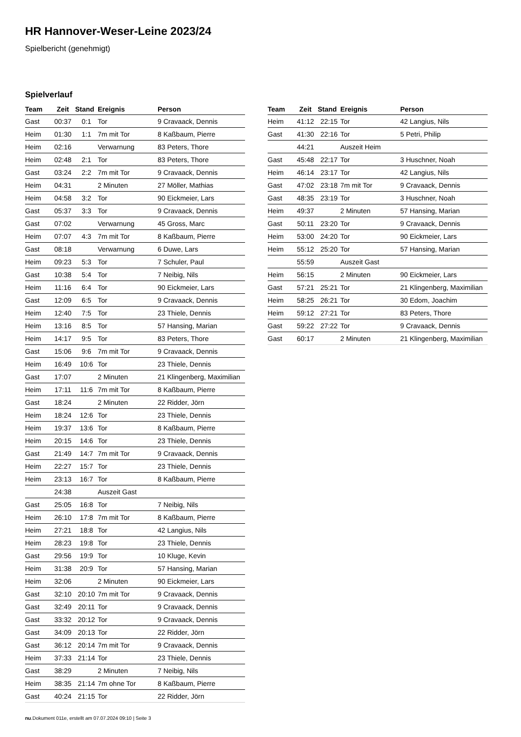HR Hannover-Weser-Leine 2023/24
Spielbericht (genehmigt)
Spielverlauf
| Team | Zeit | Stand | Ereignis | Person |
| --- | --- | --- | --- | --- |
| Gast | 00:37 | 0:1 | Tor | 9 Cravaack, Dennis |
| Heim | 01:30 | 1:1 | 7m mit Tor | 8 Kaßbaum, Pierre |
| Heim | 02:16 | | Verwarnung | 83 Peters, Thore |
| Heim | 02:48 | 2:1 | Tor | 83 Peters, Thore |
| Gast | 03:24 | 2:2 | 7m mit Tor | 9 Cravaack, Dennis |
| Heim | 04:31 | | 2 Minuten | 27 Möller, Mathias |
| Heim | 04:58 | 3:2 | Tor | 90 Eickmeier, Lars |
| Gast | 05:37 | 3:3 | Tor | 9 Cravaack, Dennis |
| Gast | 07:02 | | Verwarnung | 45 Gross, Marc |
| Heim | 07:07 | 4:3 | 7m mit Tor | 8 Kaßbaum, Pierre |
| Gast | 08:18 | | Verwarnung | 6 Duwe, Lars |
| Heim | 09:23 | 5:3 | Tor | 7 Schuler, Paul |
| Gast | 10:38 | 5:4 | Tor | 7 Neibig, Nils |
| Heim | 11:16 | 6:4 | Tor | 90 Eickmeier, Lars |
| Gast | 12:09 | 6:5 | Tor | 9 Cravaack, Dennis |
| Heim | 12:40 | 7:5 | Tor | 23 Thiele, Dennis |
| Heim | 13:16 | 8:5 | Tor | 57 Hansing, Marian |
| Heim | 14:17 | 9:5 | Tor | 83 Peters, Thore |
| Gast | 15:06 | 9:6 | 7m mit Tor | 9 Cravaack, Dennis |
| Heim | 16:49 | 10:6 | Tor | 23 Thiele, Dennis |
| Gast | 17:07 | | 2 Minuten | 21 Klingenberg, Maximilian |
| Heim | 17:11 | 11:6 | 7m mit Tor | 8 Kaßbaum, Pierre |
| Gast | 18:24 | | 2 Minuten | 22 Ridder, Jörn |
| Heim | 18:24 | 12:6 | Tor | 23 Thiele, Dennis |
| Heim | 19:37 | 13:6 | Tor | 8 Kaßbaum, Pierre |
| Heim | 20:15 | 14:6 | Tor | 23 Thiele, Dennis |
| Gast | 21:49 | 14:7 | 7m mit Tor | 9 Cravaack, Dennis |
| Heim | 22:27 | 15:7 | Tor | 23 Thiele, Dennis |
| Heim | 23:13 | 16:7 | Tor | 8 Kaßbaum, Pierre |
| | 24:38 | | Auszeit Gast | |
| Gast | 25:05 | 16:8 | Tor | 7 Neibig, Nils |
| Heim | 26:10 | 17:8 | 7m mit Tor | 8 Kaßbaum, Pierre |
| Heim | 27:21 | 18:8 | Tor | 42 Langius, Nils |
| Heim | 28:23 | 19:8 | Tor | 23 Thiele, Dennis |
| Gast | 29:56 | 19:9 | Tor | 10 Kluge, Kevin |
| Heim | 31:38 | 20:9 | Tor | 57 Hansing, Marian |
| Heim | 32:06 | | 2 Minuten | 90 Eickmeier, Lars |
| Gast | 32:10 | 20:10 | 7m mit Tor | 9 Cravaack, Dennis |
| Gast | 32:49 | 20:11 | Tor | 9 Cravaack, Dennis |
| Gast | 33:32 | 20:12 | Tor | 9 Cravaack, Dennis |
| Gast | 34:09 | 20:13 | Tor | 22 Ridder, Jörn |
| Gast | 36:12 | 20:14 | 7m mit Tor | 9 Cravaack, Dennis |
| Heim | 37:33 | 21:14 | Tor | 23 Thiele, Dennis |
| Gast | 38:29 | | 2 Minuten | 7 Neibig, Nils |
| Heim | 38:35 | 21:14 | 7m ohne Tor | 8 Kaßbaum, Pierre |
| Gast | 40:24 | 21:15 | Tor | 22 Ridder, Jörn |
| Team | Zeit | Stand | Ereignis | Person |
| --- | --- | --- | --- | --- |
| Heim | 41:12 | 22:15 | Tor | 42 Langius, Nils |
| Gast | 41:30 | 22:16 | Tor | 5 Petri, Philip |
| | 44:21 | | Auszeit Heim | |
| Gast | 45:48 | 22:17 | Tor | 3 Huschner, Noah |
| Heim | 46:14 | 23:17 | Tor | 42 Langius, Nils |
| Gast | 47:02 | 23:18 | 7m mit Tor | 9 Cravaack, Dennis |
| Gast | 48:35 | 23:19 | Tor | 3 Huschner, Noah |
| Heim | 49:37 | | 2 Minuten | 57 Hansing, Marian |
| Gast | 50:11 | 23:20 | Tor | 9 Cravaack, Dennis |
| Heim | 53:00 | 24:20 | Tor | 90 Eickmeier, Lars |
| Heim | 55:12 | 25:20 | Tor | 57 Hansing, Marian |
| | 55:59 | | Auszeit Gast | |
| Heim | 56:15 | | 2 Minuten | 90 Eickmeier, Lars |
| Gast | 57:21 | 25:21 | Tor | 21 Klingenberg, Maximilian |
| Heim | 58:25 | 26:21 | Tor | 30 Edom, Joachim |
| Heim | 59:12 | 27:21 | Tor | 83 Peters, Thore |
| Gast | 59:22 | 27:22 | Tor | 9 Cravaack, Dennis |
| Gast | 60:17 | | 2 Minuten | 21 Klingenberg, Maximilian |
nu.Dokument 011e, erstellt am 07.07.2024 09:10 | Seite 3